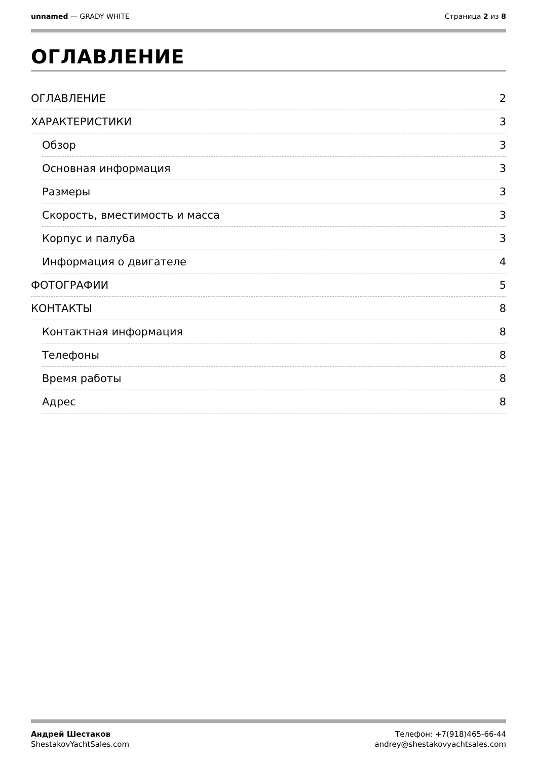unnamed — GRADY WHITE Страница 2 из 8
ОГЛАВЛЕНИЕ
ОГЛАВЛЕНИЕ 2
ХАРАКТЕРИСТИКИ 3
Обзор 3
Основная информация 3
Размеры 3
Скорость, вместимость и масса 3
Корпус и палуба 3
Информация о двигателе 4
ФОТОГРАФИИ 5
КОНТАКТЫ 8
Контактная информация 8
Телефоны 8
Время работы 8
Адрес 8
Андрей Шестаков
ShestakovYachtSales.com
Телефон: +7(918)465-66-44
andrey@shestakovyachtsales.com